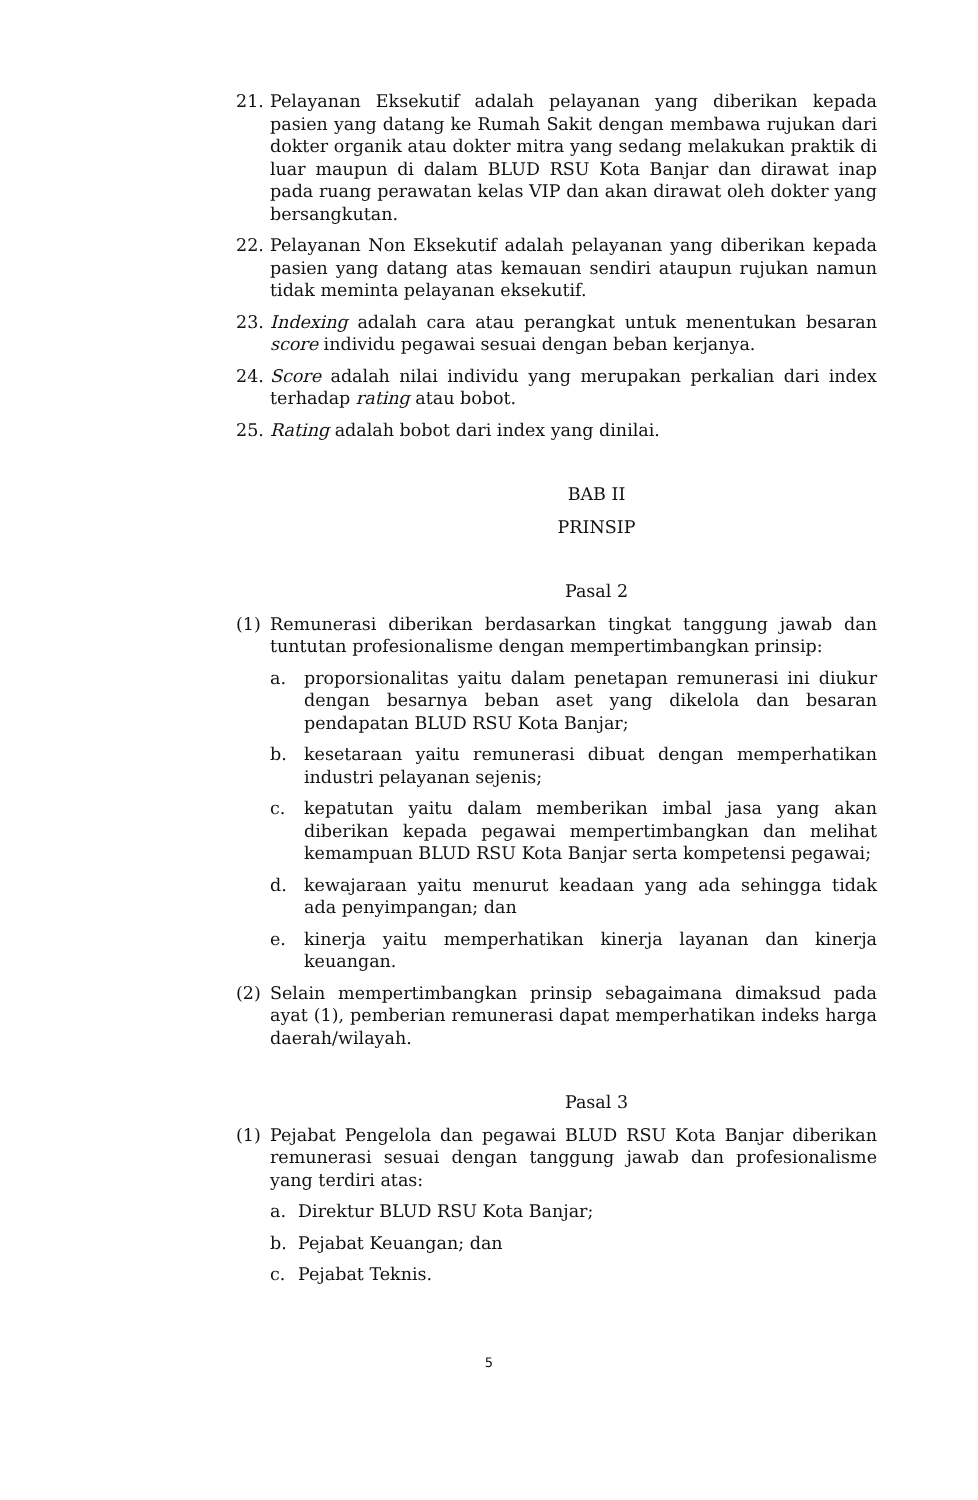21. Pelayanan Eksekutif adalah pelayanan yang diberikan kepada pasien yang datang ke Rumah Sakit dengan membawa rujukan dari dokter organik atau dokter mitra yang sedang melakukan praktik di luar maupun di dalam BLUD RSU Kota Banjar dan dirawat inap pada ruang perawatan kelas VIP dan akan dirawat oleh dokter yang bersangkutan.
22. Pelayanan Non Eksekutif adalah pelayanan yang diberikan kepada pasien yang datang atas kemauan sendiri ataupun rujukan namun tidak meminta pelayanan eksekutif.
23. Indexing adalah cara atau perangkat untuk menentukan besaran score individu pegawai sesuai dengan beban kerjanya.
24. Score adalah nilai individu yang merupakan perkalian dari index terhadap rating atau bobot.
25. Rating adalah bobot dari index yang dinilai.
BAB II
PRINSIP
Pasal 2
(1) Remunerasi diberikan berdasarkan tingkat tanggung jawab dan tuntutan profesionalisme dengan mempertimbangkan prinsip:
a. proporsionalitas yaitu dalam penetapan remunerasi ini diukur dengan besarnya beban aset yang dikelola dan besaran pendapatan BLUD RSU Kota Banjar;
b. kesetaraan yaitu remunerasi dibuat dengan memperhatikan industri pelayanan sejenis;
c. kepatutan yaitu dalam memberikan imbal jasa yang akan diberikan kepada pegawai mempertimbangkan dan melihat kemampuan BLUD RSU Kota Banjar serta kompetensi pegawai;
d. kewajaraan yaitu menurut keadaan yang ada sehingga tidak ada penyimpangan; dan
e. kinerja yaitu memperhatikan kinerja layanan dan kinerja keuangan.
(2) Selain mempertimbangkan prinsip sebagaimana dimaksud pada ayat (1), pemberian remunerasi dapat memperhatikan indeks harga daerah/wilayah.
Pasal 3
(1) Pejabat Pengelola dan pegawai BLUD RSU Kota Banjar diberikan remunerasi sesuai dengan tanggung jawab dan profesionalisme yang terdiri atas:
a. Direktur BLUD RSU Kota Banjar;
b. Pejabat Keuangan; dan
c. Pejabat Teknis.
5